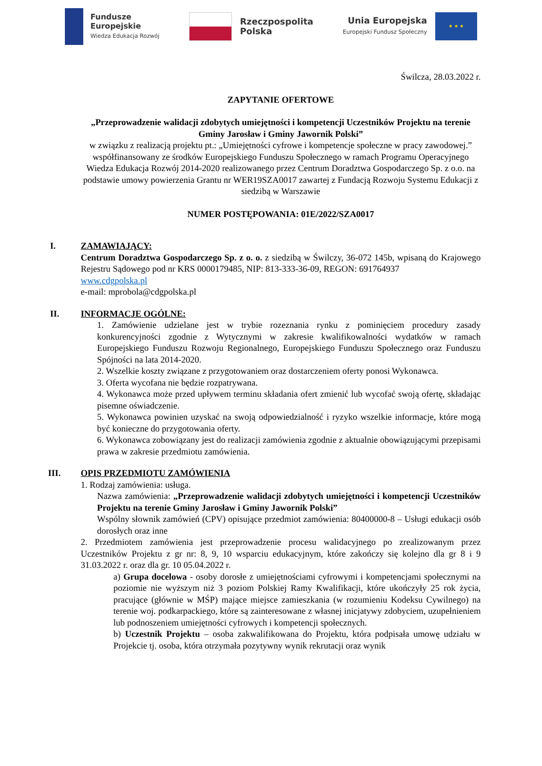Fundusze
Europejskie
Wiedza Edukacja Rozwój
Rzeczpospolita
Polska
Unia Europejska
Europejski Fundusz Społeczny
★ ★ ★
Świlcza, 28.03.2022 r.
ZAPYTANIE OFERTOWE
„Przeprowadzenie walidacji zdobytych umiejętności i kompetencji Uczestników Projektu na terenie Gminy Jarosław i Gminy Jawornik Polski”
w związku z realizacją projektu pt.: „Umiejętności cyfrowe i kompetencje społeczne w pracy zawodowej.”
współfinansowany ze środków Europejskiego Funduszu Społecznego w ramach Programu Operacyjnego Wiedza Edukacja Rozwój 2014-2020 realizowanego przez Centrum Doradztwa Gospodarczego Sp. z o.o. na podstawie umowy powierzenia Grantu nr WER19SZA0017 zawartej z Fundacją Rozwoju Systemu Edukacji z siedzibą w Warszawie
NUMER POSTĘPOWANIA: 01E/2022/SZA0017
I.
ZAMAWIAJĄCY:
Centrum Doradztwa Gospodarczego Sp. z o. o. z siedzibą w Świlczy, 36-072 145b, wpisaną do Krajowego Rejestru Sądowego pod nr KRS 0000179485, NIP: 813-333-36-09, REGON: 691764937
www.cdgpolska.pl
e-mail: mprobola@cdgpolska.pl
II.
INFORMACJE OGÓLNE:
1. Zamówienie udzielane jest w trybie rozeznania rynku z pominięciem procedury zasady konkurencyjności zgodnie z Wytycznymi w zakresie kwalifikowalności wydatków w ramach Europejskiego Funduszu Rozwoju Regionalnego, Europejskiego Funduszu Społecznego oraz Funduszu Spójności na lata 2014-2020.
2. Wszelkie koszty związane z przygotowaniem oraz dostarczeniem oferty ponosi Wykonawca.
3. Oferta wycofana nie będzie rozpatrywana.
4. Wykonawca może przed upływem terminu składania ofert zmienić lub wycofać swoją ofertę, składając pisemne oświadczenie.
5. Wykonawca powinien uzyskać na swoją odpowiedzialność i ryzyko wszelkie informacje, które mogą być konieczne do przygotowania oferty.
6. Wykonawca zobowiązany jest do realizacji zamówienia zgodnie z aktualnie obowiązującymi przepisami prawa w zakresie przedmiotu zamówienia.
III.
OPIS PRZEDMIOTU ZAMÓWIENIA
1. Rodzaj zamówienia: usługa.
Nazwa zamówienia: „Przeprowadzenie walidacji zdobytych umiejętności i kompetencji Uczestników Projektu na terenie Gminy Jarosław i Gminy Jawornik Polski”
Wspólny słownik zamówień (CPV) opisujące przedmiot zamówienia: 80400000-8 – Usługi edukacji osób dorosłych oraz inne
2. Przedmiotem zamówienia jest przeprowadzenie procesu walidacyjnego po zrealizowanym przez Uczestników Projektu z gr nr: 8, 9, 10 wsparciu edukacyjnym, które zakończy się kolejno dla gr 8 i 9 31.03.2022 r. oraz dla gr. 10 05.04.2022 r.
a) Grupa docelowa - osoby dorosłe z umiejętnościami cyfrowymi i kompetencjami społecznymi na poziomie nie wyższym niż 3 poziom Polskiej Ramy Kwalifikacji, które ukończyły 25 rok życia, pracujące (głównie w MŚP) mające miejsce zamieszkania (w rozumieniu Kodeksu Cywilnego) na terenie woj. podkarpackiego, które są zainteresowane z własnej inicjatywy zdobyciem, uzupełnieniem lub podnoszeniem umiejętności cyfrowych i kompetencji społecznych.
b) Uczestnik Projektu – osoba zakwalifikowana do Projektu, która podpisała umowę udziału w Projekcie tj. osoba, która otrzymała pozytywny wynik rekrutacji oraz wynik